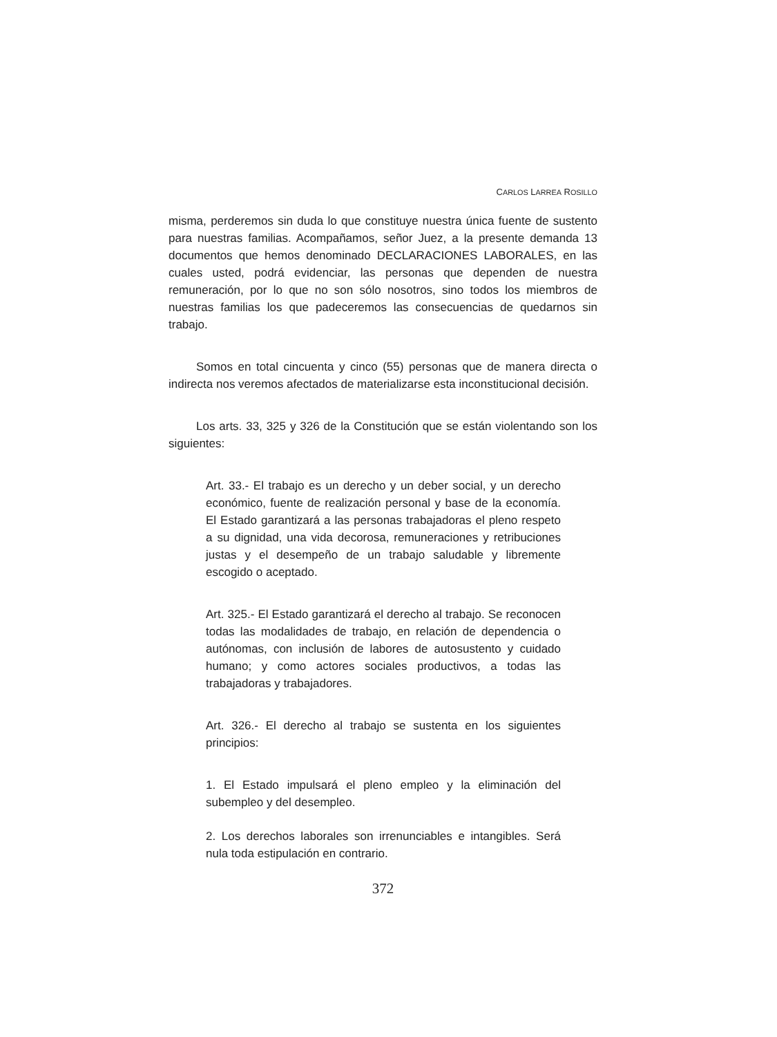CARLOS LARREA ROSILLO
misma, perderemos sin duda lo que constituye nuestra única fuente de sustento para nuestras familias. Acompañamos, señor Juez, a la presente demanda 13 documentos que hemos denominado DECLARACIONES LABORALES, en las cuales usted, podrá evidenciar, las personas que dependen de nuestra remuneración, por lo que no son sólo nosotros, sino todos los miembros de nuestras familias los que padeceremos las consecuencias de quedarnos sin trabajo.
Somos en total cincuenta y cinco (55) personas que de manera directa o indirecta nos veremos afectados de materializarse esta inconstitucional decisión.
Los arts. 33, 325 y 326 de la Constitución que se están violentando son los siguientes:
Art. 33.- El trabajo es un derecho y un deber social, y un derecho económico, fuente de realización personal y base de la economía. El Estado garantizará a las personas trabajadoras el pleno respeto a su dignidad, una vida decorosa, remuneraciones y retribuciones justas y el desempeño de un trabajo saludable y libremente escogido o aceptado.
Art. 325.- El Estado garantizará el derecho al trabajo. Se reconocen todas las modalidades de trabajo, en relación de dependencia o autónomas, con inclusión de labores de autosustento y cuidado humano; y como actores sociales productivos, a todas las trabajadoras y trabajadores.
Art. 326.- El derecho al trabajo se sustenta en los siguientes principios:
1. El Estado impulsará el pleno empleo y la eliminación del subempleo y del desempleo.
2. Los derechos laborales son irrenunciables e intangibles. Será nula toda estipulación en contrario.
372